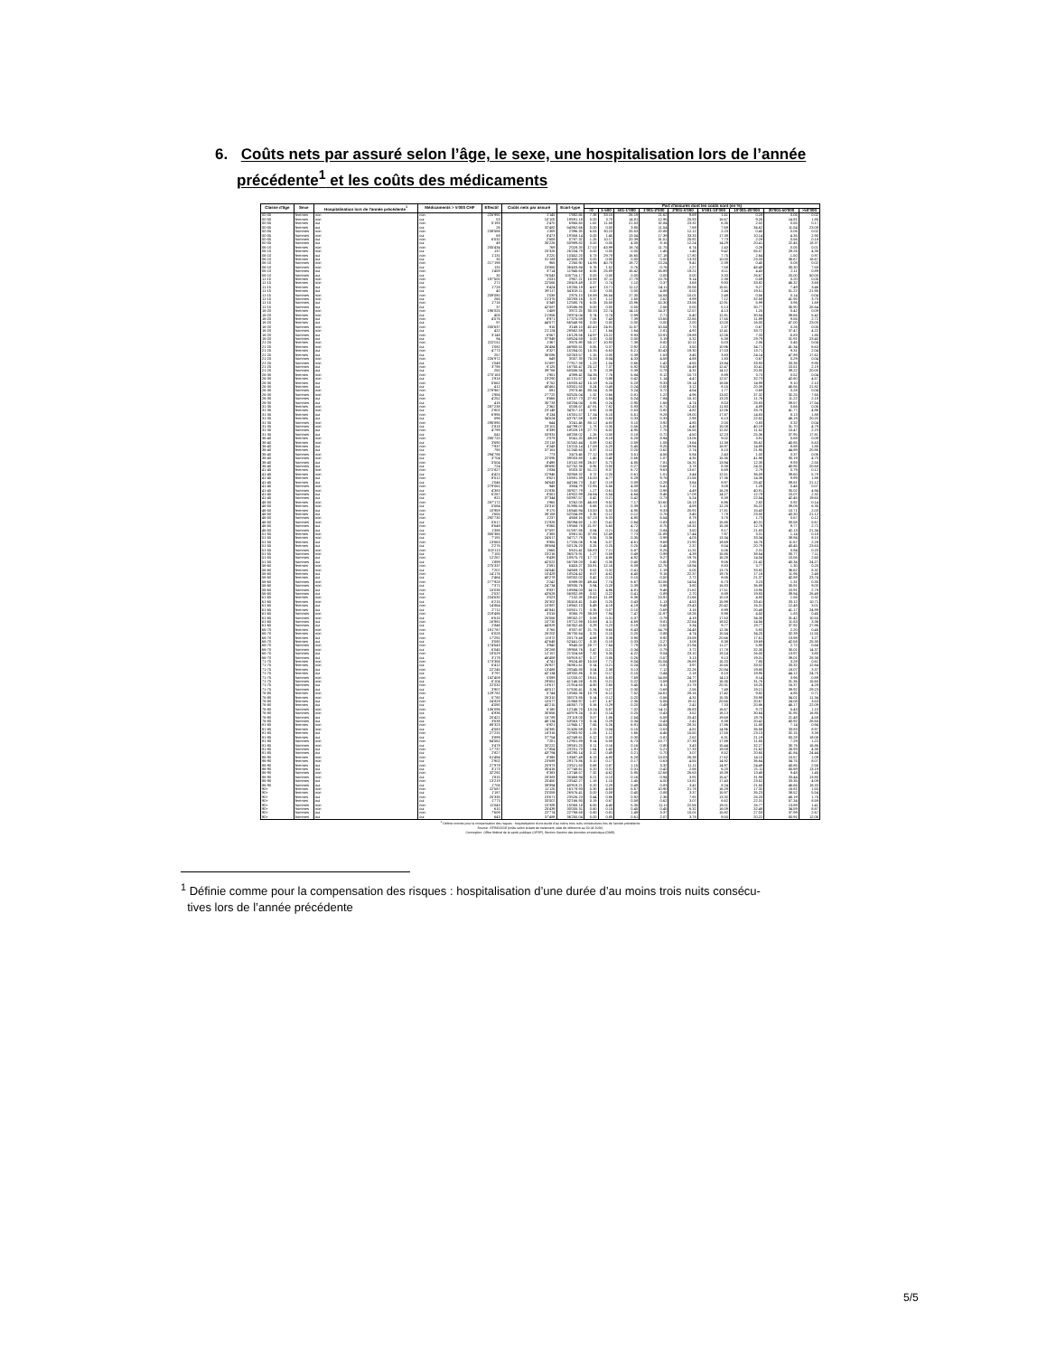6. Coûts nets par assuré selon l’âge, le sexe, une hospitalisation lors de l’année
précédente<sup>1</sup> et les coûts des médicaments
| Classe d'âge | Sexe | Hospitalisation lors de l'année précédente<sup>1</sup> | Médicaments > 5'000 CHF | Effectif | Coûts nets par assuré | Ecart-type | Part d'assurés dont les coûts sont (en %) | | | | | | | | |
| --- | --- | --- | --- | --- | --- | --- | --- | --- | --- | --- | --- | --- | --- | --- | --- |
| | | | | | | | =0 | 1-500 | 501-1'000 | 1'001-2'000 | 2'001-5'000 | 5'001-10'000 | 10'001-20'000 | 20'001-50'000 | >50'000 |
| 00-05 | femmes | non | non | 226'990 | 1'145 | 1'982.66 | 7.38 | 33.15 | 26.19 | 21.62 | 9.69 | 1.61 | 0.28 | 0.06 | 0.02 |
| 00-05 | femmes | non | oui | 53 | 10'100 | 19'691.18 | 0.00 | 3.70 | 14.81 | 12.96 | 25.93 | 16.67 | 9.26 | 14.81 | 1.85 |
| 00-05 | femmes | oui | non | 5'193 | 2'470 | 6'865.63 | 1.62 | 11.58 | 21.53 | 32.84 | 23.32 | 6.35 | 2.02 | 0.55 | 0.17 |
| 00-05 | femmes | oui | oui | 26 | 32'482 | 54'862.66 | 0.00 | 0.00 | 3.85 | 11.54 | 7.69 | 7.69 | 34.62 | 11.54 | 23.08 |
| 00-05 | hommes | non | non | 238'586 | 1'309 | 2'396.33 | 6.53 | 30.23 | 25.53 | 22.88 | 12.12 | 2.23 | 0.40 | 0.06 | 0.02 |
| 00-05 | hommes | non | oui | 69 | 8'473 | 19'358.14 | 0.00 | 1.45 | 13.04 | 17.39 | 33.33 | 17.39 | 10.14 | 4.35 | 2.90 |
| 00-05 | hommes | oui | non | 6'532 | 2'608 | 5'787.32 | 1.25 | 10.17 | 20.39 | 31.51 | 25.92 | 7.73 | 2.28 | 0.56 | 0.18 |
| 00-05 | hommes | oui | oui | 49 | 30'226 | 50'989.82 | 0.00 | 0.00 | 4.08 | 8.16 | 12.24 | 14.29 | 20.41 | 22.45 | 18.37 |
| 06-10 | femmes | non | non | 205'434 | 769 | 2'028.33 | 17.02 | 43.99 | 18.74 | 11.75 | 6.74 | 1.43 | 0.26 | 0.05 | 0.01 |
| 06-10 | femmes | non | oui | 137 | 20'326 | 26'204.79 | 0.00 | 0.00 | 0.00 | 1.45 | 1.45 | 9.42 | 55.07 | 28.26 | 4.35 |
| 06-10 | femmes | oui | non | 1'131 | 3'220 | 10'452.20 | 5.73 | 29.78 | 16.65 | 17.18 | 17.80 | 7.75 | 2.64 | 1.50 | 0.97 |
| 06-10 | femmes | oui | oui | 30 | 31'183 | 42'400.29 | 0.00 | 0.00 | 0.00 | 0.00 | 13.33 | 10.00 | 23.33 | 36.67 | 16.67 |
| 06-10 | hommes | non | non | 217'198 | 965 | 2'260.90 | 14.96 | 40.78 | 18.72 | 13.24 | 9.41 | 2.39 | 0.40 | 0.08 | 0.02 |
| 06-10 | hommes | non | oui | 131 | 23'865 | 36'433.84 | 0.76 | 1.52 | 0.76 | 0.76 | 2.27 | 7.58 | 48.48 | 30.30 | 7.58 |
| 06-10 | hommes | oui | non | 1'459 | 3'714 | 11'945.68 | 6.06 | 25.89 | 16.42 | 16.89 | 19.21 | 8.11 | 4.43 | 2.11 | 0.89 |
| 06-10 | hommes | oui | oui | 30 | 76'543 | 105'716.17 | 0.00 | 0.00 | 0.00 | 0.00 | 0.00 | 3.33 | 26.67 | 20.00 | 50.00 |
| 11-15 | femmes | non | non | 197'500 | 1'031 | 2'907.21 | 18.98 | 37.11 | 17.79 | 13.76 | 9.14 | 2.38 | 0.59 | 0.20 | 0.05 |
| 11-15 | femmes | non | oui | 271 | 22'565 | 28'419.49 | 0.37 | 0.74 | 1.10 | 0.37 | 3.68 | 9.93 | 33.82 | 46.32 | 3.68 |
| 11-15 | femmes | oui | non | 1'728 | 8'424 | 18'255.19 | 4.67 | 13.71 | 11.12 | 14.11 | 20.56 | 15.61 | 9.27 | 7.49 | 3.46 |
| 11-15 | femmes | oui | oui | 40 | 39'117 | 54'818.11 | 0.00 | 0.00 | 0.00 | 4.88 | 0.00 | 2.44 | 19.51 | 51.22 | 21.95 |
| 11-15 | hommes | non | non | 209'080 | 1'038 | 2'875.13 | 18.88 | 36.54 | 17.30 | 14.04 | 10.01 | 2.48 | 0.56 | 0.14 | 0.04 |
| 11-15 | hommes | non | oui | 265 | 21'375 | 30'293.16 | 0.37 | 1.12 | 1.50 | 2.62 | 8.99 | 7.12 | 32.58 | 41.95 | 3.75 |
| 11-15 | hommes | oui | non | 1'716 | 5'349 | 12'580.76 | 6.05 | 16.58 | 13.96 | 15.30 | 23.56 | 12.91 | 5.99 | 3.96 | 1.69 |
| 11-15 | hommes | oui | oui | 37 | 42'587 | 53'586.85 | 0.00 | 0.00 | 0.00 | 2.56 | 0.00 | 5.13 | 30.77 | 35.90 | 25.64 |
| 16-20 | femmes | non | non | 196'025 | 1'409 | 3'872.25 | 30.33 | 22.74 | 14.10 | 14.37 | 12.57 | 4.13 | 1.25 | 0.42 | 0.09 |
| 16-20 | femmes | non | oui | 405 | 21'856 | 28'874.04 | 0.74 | 0.74 | 0.99 | 2.71 | 6.40 | 12.81 | 30.54 | 39.66 | 5.42 |
| 16-20 | femmes | oui | non | 4'576 | 8'971 | 17'375.59 | 7.06 | 7.43 | 7.39 | 13.65 | 22.65 | 17.65 | 11.89 | 9.56 | 2.72 |
| 16-20 | femmes | oui | oui | 97 | 44'577 | 66'548.95 | 0.00 | 0.00 | 0.00 | 0.00 | 2.00 | 12.00 | 16.00 | 47.00 | 23.00 |
| 16-20 | hommes | non | non | 205'637 | 916 | 3'149.13 | 42.43 | 24.91 | 11.57 | 10.04 | 7.70 | 2.37 | 0.67 | 0.26 | 0.05 |
| 16-20 | hommes | non | oui | 422 | 21'124 | 28'662.59 | 1.17 | 1.64 | 1.64 | 2.81 | 4.92 | 12.41 | 33.72 | 37.47 | 4.22 |
| 16-20 | hommes | oui | non | 3'148 | 6'567 | 16'129.56 | 14.97 | 13.22 | 9.93 | 13.91 | 19.89 | 12.06 | 7.33 | 6.83 | 1.85 |
| 16-20 | hommes | oui | oui | 94 | 37'949 | 58'624.58 | 0.00 | 0.00 | 0.00 | 3.19 | 5.32 | 6.38 | 29.79 | 31.91 | 23.40 |
| 21-25 | femmes | non | non | 222'011 | 1'367 | 3'875.89 | 55.17 | 10.93 | 7.38 | 8.82 | 10.11 | 5.03 | 2.06 | 0.45 | 0.04 |
| 21-25 | femmes | non | oui | 1'082 | 26'484 | 46'900.51 | 0.55 | 0.37 | 0.92 | 1.01 | 3.50 | 10.96 | 34.71 | 41.34 | 6.63 |
| 21-25 | femmes | oui | non | 4'773 | 8'327 | 15'264.01 | 15.35 | 6.63 | 6.21 | 10.43 | 19.30 | 17.03 | 13.71 | 9.31 | 2.04 |
| 21-25 | femmes | oui | oui | 257 | 36'086 | 50'263.57 | 1.15 | 0.00 | 0.38 | 1.53 | 3.45 | 3.83 | 24.14 | 47.89 | 17.62 |
| 21-25 | hommes | non | non | 226'972 | 649 | 3'007.33 | 75.33 | 8.04 | 4.33 | 4.58 | 4.88 | 1.83 | 0.67 | 0.29 | 0.04 |
| 21-25 | hommes | non | oui | 1'049 | 31'897 | 77'817.38 | 1.23 | 1.04 | 0.66 | 1.42 | 4.55 | 13.84 | 33.93 | 33.36 | 9.95 |
| 21-25 | hommes | oui | non | 3'798 | 8'125 | 16'750.47 | 25.12 | 7.37 | 5.92 | 9.53 | 16.49 | 12.47 | 10.41 | 10.51 | 2.19 |
| 21-25 | hommes | oui | oui | 250 | 39'768 | 65'656.56 | 0.78 | 0.39 | 0.39 | 0.78 | 4.31 | 14.12 | 20.00 | 39.22 | 20.00 |
| 26-30 | femmes | non | non | 270'163 | 1'901 | 4'399.42 | 54.36 | 7.76 | 5.84 | 8.12 | 10.73 | 8.89 | 3.73 | 0.52 | 0.04 |
| 26-30 | femmes | non | oui | 1'918 | 23'290 | 41'131.57 | 0.62 | 0.88 | 0.42 | 1.14 | 4.47 | 12.57 | 32.73 | 42.60 | 4.57 |
| 26-30 | femmes | oui | non | 5'662 | 8'752 | 16'833.42 | 15.18 | 6.24 | 5.28 | 9.33 | 19.14 | 18.66 | 14.99 | 9.10 | 2.10 |
| 26-30 | femmes | oui | oui | 412 | 40'461 | 63'501.50 | 0.24 | 0.48 | 0.24 | 0.00 | 3.12 | 8.15 | 20.38 | 45.56 | 21.82 |
| 26-30 | hommes | non | non | 278'967 | 591 | 2'873.46 | 80.34 | 5.38 | 3.24 | 3.72 | 4.54 | 1.77 | 0.69 | 0.28 | 0.04 |
| 26-30 | hommes | non | oui | 1'956 | 27'722 | 60'525.04 | 1.32 | 0.66 | 0.81 | 1.22 | 4.96 | 13.82 | 37.32 | 32.25 | 7.65 |
| 26-30 | hommes | oui | non | 4'252 | 8'666 | 18'107.73 | 27.92 | 5.54 | 5.24 | 7.84 | 15.10 | 13.20 | 11.76 | 11.22 | 2.18 |
| 26-30 | hommes | oui | oui | 416 | 35'733 | 58'204.04 | 0.95 | 0.24 | 0.95 | 1.66 | 4.74 | 8.53 | 25.83 | 39.57 | 17.54 |
| 31-35 | femmes | non | non | 287'238 | 2'362 | 5'038.57 | 47.91 | 7.82 | 5.93 | 8.71 | 12.43 | 11.60 | 4.89 | 0.66 | 0.06 |
| 31-35 | femmes | non | oui | 2'802 | 23'149 | 34'317.10 | 0.92 | 0.35 | 0.53 | 0.82 | 4.82 | 12.06 | 33.76 | 41.77 | 4.96 |
| 31-35 | femmes | oui | non | 6'995 | 8'134 | 16'331.57 | 17.34 | 6.15 | 5.51 | 9.28 | 19.00 | 17.87 | 14.83 | 8.13 | 1.88 |
| 31-35 | femmes | oui | oui | 596 | 34'624 | 43'767.58 | 0.83 | 0.50 | 0.33 | 0.33 | 2.98 | 6.13 | 22.52 | 46.19 | 20.20 |
| 31-35 | hommes | non | non | 295'890 | 644 | 3'241.46 | 80.12 | 4.83 | 3.10 | 3.92 | 4.85 | 2.00 | 0.83 | 0.32 | 0.04 |
| 31-35 | hommes | non | oui | 2'818 | 23'101 | 44'799.07 | 1.73 | 0.35 | 0.56 | 1.20 | 4.40 | 15.08 | 40.19 | 31.70 | 4.79 |
| 31-35 | hommes | oui | non | 4'799 | 8'339 | 18'028.19 | 27.70 | 6.02 | 4.95 | 7.75 | 16.55 | 12.82 | 11.52 | 10.47 | 2.23 |
| 31-35 | hommes | oui | oui | 541 | 33'931 | 48'208.02 | 1.26 | 0.00 | 0.18 | 0.72 | 4.50 | 12.23 | 25.36 | 37.95 | 17.81 |
| 36-40 | femmes | non | non | 285'720 | 2'079 | 5'041.25 | 49.83 | 8.18 | 6.28 | 8.94 | 13.06 | 9.02 | 3.91 | 0.69 | 0.09 |
| 36-40 | femmes | non | oui | 3'690 | 23'118 | 31'552.44 | 0.59 | 0.62 | 0.59 | 1.08 | 3.64 | 11.38 | 35.62 | 40.85 | 5.63 |
| 36-40 | femmes | oui | non | 7'937 | 8'248 | 15'215.14 | 17.58 | 5.20 | 5.45 | 9.25 | 19.94 | 16.97 | 14.89 | 8.88 | 1.85 |
| 36-40 | femmes | oui | oui | 790 | 37'161 | 51'240.60 | 0.37 | 0.12 | 0.25 | 0.62 | 2.74 | 8.10 | 21.95 | 44.89 | 20.95 |
| 36-40 | hommes | non | non | 294'786 | 773 | 3'473.46 | 77.12 | 5.09 | 3.51 | 4.56 | 5.84 | 2.43 | 1.00 | 0.37 | 0.06 |
| 36-40 | hommes | non | oui | 3'704 | 22'095 | 39'003.80 | 1.40 | 0.40 | 0.56 | 1.07 | 4.35 | 15.35 | 41.98 | 30.19 | 4.70 |
| 36-40 | hommes | oui | non | 5'504 | 8'498 | 18'152.88 | 26.57 | 5.73 | 4.85 | 7.81 | 16.31 | 13.94 | 12.30 | 9.93 | 2.55 |
| 36-40 | hommes | oui | oui | 724 | 39'690 | 62'752.35 | 0.95 | 0.00 | 0.27 | 0.68 | 3.78 | 8.38 | 24.32 | 40.95 | 20.68 |
| 41-45 | femmes | non | non | 272'827 | 1'834 | 5'003.32 | 51.22 | 8.37 | 6.72 | 9.63 | 13.67 | 6.69 | 2.79 | 0.79 | 0.12 |
| 41-45 | femmes | non | oui | 4'421 | 22'946 | 30'858.32 | 0.72 | 0.25 | 0.61 | 1.01 | 3.44 | 12.51 | 36.09 | 39.60 | 5.78 |
| 41-45 | femmes | oui | non | 8'512 | 8'621 | 15'691.39 | 15.00 | 4.77 | 5.29 | 9.76 | 21.56 | 17.36 | 14.38 | 9.99 | 1.88 |
| 41-45 | femmes | oui | oui | 1'046 | 34'643 | 44'166.73 | 0.47 | 0.19 | 0.09 | 0.28 | 3.64 | 8.97 | 25.42 | 39.81 | 21.12 |
| 41-45 | hommes | non | non | 279'061 | 948 | 3'804.79 | 72.95 | 5.56 | 4.09 | 5.41 | 7.11 | 3.08 | 1.28 | 0.46 | 0.07 |
| 41-45 | hommes | non | oui | 4'383 | 21'835 | 35'927.79 | 1.27 | 0.61 | 0.50 | 0.98 | 4.49 | 16.28 | 40.91 | 30.02 | 4.94 |
| 41-45 | hommes | oui | non | 6'267 | 8'501 | 16'922.99 | 24.84 | 5.54 | 4.64 | 8.46 | 17.08 | 14.27 | 12.78 | 10.07 | 2.32 |
| 41-45 | hommes | oui | oui | 921 | 37'344 | 50'897.57 | 0.42 | 0.21 | 0.42 | 0.73 | 5.24 | 8.39 | 22.54 | 42.45 | 19.60 |
| 46-50 | femmes | non | non | 287'172 | 1'965 | 5'262.03 | 46.83 | 9.52 | 7.17 | 10.60 | 15.13 | 6.86 | 2.82 | 0.92 | 0.14 |
| 46-50 | femmes | non | oui | 5'584 | 23'310 | 31'995.55 | 0.68 | 0.32 | 0.39 | 1.12 | 4.59 | 12.28 | 35.22 | 39.06 | 6.35 |
| 46-50 | femmes | oui | non | 10'959 | 9'170 | 16'640.94 | 13.50 | 5.32 | 4.95 | 9.33 | 20.91 | 17.81 | 15.43 | 10.71 | 2.03 |
| 46-50 | femmes | oui | oui | 1'655 | 38'158 | 52'034.89 | 0.35 | 0.12 | 0.12 | 0.76 | 3.45 | 7.78 | 23.00 | 43.30 | 21.12 |
| 46-50 | hommes | non | non | 292'730 | 1'237 | 4'658.16 | 67.23 | 6.33 | 4.80 | 6.54 | 8.79 | 3.78 | 1.73 | 0.67 | 0.12 |
| 46-50 | hommes | non | oui | 5'617 | 21'926 | 35'094.60 | 1.20 | 0.41 | 0.64 | 0.83 | 4.51 | 15.85 | 40.31 | 30.58 | 5.67 |
| 46-50 | hommes | oui | non | 8'649 | 9'065 | 19'568.78 | 21.97 | 5.60 | 4.72 | 8.75 | 18.32 | 15.38 | 12.78 | 9.77 | 2.72 |
| 46-50 | hommes | oui | oui | 1'386 | 37'597 | 51'597.86 | 0.84 | 0.21 | 0.14 | 0.84 | 3.50 | 9.17 | 21.83 | 42.13 | 21.34 |
| 51-55 | femmes | non | non | 305'365 | 2'305 | 5'881.50 | 37.85 | 12.49 | 7.73 | 11.89 | 17.44 | 7.97 | 3.31 | 1.14 | 0.18 |
| 51-55 | femmes | non | oui | 7'191 | 24'617 | 34'717.79 | 0.55 | 0.36 | 0.35 | 0.99 | 4.03 | 13.34 | 33.34 | 38.94 | 8.10 |
| 51-55 | femmes | oui | non | 13'663 | 9'906 | 17'205.06 | 9.34 | 5.07 | 4.61 | 9.69 | 21.90 | 18.69 | 16.76 | 11.67 | 2.28 |
| 51-55 | femmes | oui | oui | 2'276 | 39'684 | 50'126.20 | 0.25 | 0.25 | 0.25 | 0.46 | 2.37 | 8.54 | 20.79 | 43.45 | 23.63 |
| 51-55 | hommes | non | non | 313'113 | 1'665 | 5'631.41 | 58.83 | 7.21 | 5.87 | 8.26 | 11.31 | 5.06 | 2.31 | 0.94 | 0.20 |
| 51-55 | hommes | non | oui | 7'100 | 23'216 | 36'573.91 | 1.27 | 0.59 | 0.49 | 0.99 | 4.39 | 15.85 | 38.54 | 30.77 | 7.11 |
| 51-55 | hommes | oui | non | 12'267 | 9'439 | 18'675.70 | 17.72 | 4.86 | 4.92 | 9.27 | 19.76 | 16.28 | 14.04 | 10.56 | 2.60 |
| 51-55 | hommes | oui | oui | 1'899 | 42'022 | 56'759.03 | 0.40 | 0.35 | 0.40 | 0.80 | 2.95 | 9.06 | 21.42 | 40.34 | 24.27 |
| 56-60 | femmes | non | non | 275'337 | 2'591 | 6'453.27 | 33.91 | 12.16 | 8.09 | 12.76 | 18.94 | 8.83 | 3.77 | 1.30 | 0.25 |
| 56-60 | femmes | non | oui | 7'207 | 24'540 | 34'669.70 | 0.52 | 0.32 | 0.41 | 1.19 | 5.05 | 13.75 | 33.82 | 36.62 | 8.32 |
| 56-60 | femmes | oui | non | 14'176 | 10'429 | 18'524.42 | 8.07 | 4.62 | 4.40 | 9.16 | 22.37 | 19.76 | 17.18 | 11.96 | 2.48 |
| 56-60 | femmes | oui | oui | 2'464 | 40'278 | 50'002.02 | 0.42 | 0.15 | 0.15 | 0.50 | 2.72 | 8.06 | 21.37 | 42.88 | 23.74 |
| 56-60 | hommes | non | non | 277'928 | 2'242 | 6'889.59 | 49.44 | 7.74 | 6.67 | 10.06 | 14.54 | 6.73 | 3.23 | 1.31 | 0.30 |
| 56-60 | hommes | non | oui | 7'371 | 24'734 | 38'835.76 | 0.94 | 0.28 | 0.39 | 0.98 | 3.80 | 16.83 | 36.88 | 30.91 | 9.00 |
| 56-60 | hommes | oui | non | 15'036 | 9'837 | 18'694.03 | 14.11 | 4.86 | 4.81 | 9.46 | 21.62 | 17.51 | 13.95 | 10.91 | 2.78 |
| 56-60 | hommes | oui | oui | 2'537 | 43'628 | 56'802.89 | 0.52 | 0.22 | 0.41 | 0.89 | 2.70 | 8.89 | 19.93 | 39.94 | 26.49 |
| 61-65 | femmes | non | non | 224'630 | 3'023 | 7'102.28 | 28.43 | 11.09 | 8.36 | 13.91 | 21.66 | 10.18 | 4.50 | 1.56 | 0.32 |
| 61-65 | femmes | non | oui | 6'215 | 25'302 | 35'418.41 | 0.43 | 0.25 | 0.43 | 1.13 | 4.53 | 15.99 | 33.41 | 33.12 | 10.71 |
| 61-65 | femmes | oui | non | 14'864 | 10'887 | 18'662.10 | 6.49 | 4.18 | 4.19 | 9.48 | 23.43 | 20.42 | 16.31 | 12.48 | 3.01 |
| 61-65 | femmes | oui | oui | 2'711 | 40'841 | 50'601.71 | 0.35 | 0.07 | 0.10 | 0.69 | 3.16 | 8.99 | 20.48 | 41.17 | 24.99 |
| 61-65 | hommes | non | non | 219'486 | 3'018 | 8'065.79 | 38.59 | 7.94 | 7.47 | 11.97 | 18.26 | 8.98 | 4.50 | 1.83 | 0.45 |
| 61-65 | hommes | non | oui | 6'615 | 25'556 | 39'052.27 | 0.59 | 0.31 | 0.37 | 0.79 | 4.19 | 17.53 | 34.30 | 31.42 | 10.50 |
| 61-65 | hommes | oui | non | 16'981 | 10'730 | 19'712.98 | 10.68 | 4.11 | 4.69 | 9.81 | 22.64 | 18.52 | 14.56 | 11.63 | 3.36 |
| 61-65 | hommes | oui | oui | 2'846 | 44'829 | 56'352.45 | 0.29 | 0.23 | 0.19 | 0.62 | 3.34 | 9.77 | 19.77 | 37.92 | 27.86 |
| 66-70 | femmes | non | non | 191'787 | 3'765 | 8'337.87 | 21.76 | 9.60 | 8.43 | 14.79 | 24.48 | 12.36 | 5.93 | 2.20 | 0.45 |
| 66-70 | femmes | non | oui | 6'028 | 26'202 | 36'700.64 | 0.31 | 0.15 | 0.20 | 0.88 | 4.74 | 15.54 | 34.25 | 32.39 | 11.55 |
| 66-70 | femmes | oui | non | 17'291 | 11'872 | 20'173.48 | 4.69 | 3.38 | 3.90 | 8.92 | 23.59 | 20.66 | 17.61 | 13.98 | 3.27 |
| 66-70 | femmes | oui | oui | 3'080 | 42'648 | 52'441.07 | 0.18 | 0.18 | 0.33 | 0.27 | 3.08 | 8.38 | 19.69 | 42.58 | 25.30 |
| 66-70 | hommes | non | non | 174'643 | 3'940 | 9'640.53 | 28.77 | 7.64 | 7.79 | 13.32 | 21.94 | 11.27 | 5.90 | 2.72 | 0.66 |
| 66-70 | hommes | non | oui | 6'045 | 28'269 | 39'958.76 | 0.47 | 0.21 | 0.34 | 0.79 | 3.72 | 17.78 | 32.30 | 30.01 | 14.37 |
| 66-70 | hommes | oui | non | 18'529 | 12'157 | 21'324.68 | 7.32 | 3.35 | 4.22 | 9.04 | 23.10 | 19.14 | 16.05 | 13.97 | 3.80 |
| 66-70 | hommes | oui | oui | 3'179 | 46'459 | 55'919.67 | 0.17 | 0.06 | 0.26 | 0.57 | 3.13 | 9.13 | 19.31 | 39.01 | 28.38 |
| 71-75 | femmes | non | non | 173'356 | 4'741 | 9'624.49 | 15.58 | 7.71 | 8.04 | 15.04 | 26.69 | 15.20 | 7.85 | 3.28 | 0.61 |
| 71-75 | femmes | non | oui | 6'412 | 26'927 | 36'861.61 | 0.14 | 0.21 | 0.24 | 0.81 | 3.97 | 15.65 | 33.02 | 33.32 | 12.64 |
| 71-75 | femmes | oui | non | 22'245 | 13'488 | 20'545.80 | 3.04 | 2.38 | 3.13 | 7.12 | 22.26 | 20.84 | 19.80 | 18.07 | 3.37 |
| 71-75 | femmes | oui | oui | 3'797 | 42'134 | 49'332.86 | 0.15 | 0.17 | 0.15 | 0.44 | 2.18 | 8.10 | 19.95 | 44.12 | 24.75 |
| 71-75 | hommes | non | non | 152'409 | 5'099 | 11'033.07 | 19.61 | 6.83 | 7.59 | 14.08 | 24.77 | 14.13 | 8.14 | 3.96 | 0.89 |
| 71-75 | hommes | non | oui | 6'104 | 29'651 | 41'146.58 | 0.33 | 0.21 | 0.22 | 0.59 | 3.59 | 16.35 | 31.76 | 31.36 | 15.60 |
| 71-75 | hommes | oui | non | 22'032 | 13'617 | 21'914.60 | 4.80 | 2.65 | 3.45 | 8.11 | 21.78 | 20.31 | 18.25 | 16.37 | 4.28 |
| 71-75 | hommes | oui | oui | 3'907 | 48'517 | 57'630.41 | 0.34 | 0.27 | 0.30 | 0.69 | 2.56 | 7.49 | 19.21 | 39.92 | 29.23 |
| 76-80 | femmes | non | non | 129'782 | 5'744 | 10'560.36 | 10.79 | 6.12 | 7.52 | 14.61 | 28.16 | 17.42 | 9.82 | 4.85 | 0.71 |
| 76-80 | femmes | non | oui | 5'780 | 26'310 | 35'073.85 | 0.14 | 0.12 | 0.20 | 0.56 | 4.31 | 15.35 | 33.98 | 34.01 | 11.34 |
| 76-80 | femmes | oui | non | 24'829 | 15'577 | 21'868.97 | 1.87 | 1.67 | 2.36 | 6.06 | 19.11 | 20.65 | 20.67 | 24.08 | 3.53 |
| 76-80 | femmes | oui | oui | 4'090 | 40'215 | 46'857.73 | 0.16 | 0.29 | 0.20 | 0.49 | 2.41 | 7.33 | 20.86 | 46.17 | 22.09 |
| 76-80 | hommes | non | non | 106'096 | 6'180 | 12'146.70 | 13.24 | 5.87 | 7.02 | 14.11 | 26.83 | 16.67 | 9.72 | 5.43 | 1.10 |
| 76-80 | hommes | non | oui | 4'936 | 30'656 | 40'979.24 | 0.10 | 0.14 | 0.25 | 0.43 | 3.52 | 16.13 | 30.64 | 31.95 | 16.85 |
| 76-80 | hommes | oui | non | 20'421 | 15'789 | 23'119.05 | 3.07 | 1.86 | 2.54 | 6.59 | 20.43 | 19.68 | 19.76 | 21.48 | 4.58 |
| 76-80 | hommes | oui | oui | 3'638 | 46'134 | 53'563.73 | 0.14 | 0.29 | 0.34 | 0.43 | 2.41 | 8.38 | 20.42 | 40.92 | 26.65 |
| 81-85 | femmes | non | non | 88'323 | 6'921 | 11'945.17 | 7.65 | 5.26 | 6.91 | 14.04 | 28.31 | 17.86 | 11.88 | 7.14 | 0.94 |
| 81-85 | femmes | non | oui | 4'583 | 24'380 | 31'435.59 | 0.13 | 0.04 | 0.15 | 0.53 | 4.81 | 14.96 | 36.58 | 33.83 | 8.97 |
| 81-85 | femmes | oui | non | 27'231 | 18'316 | 22'983.92 | 1.06 | 1.12 | 1.66 | 4.46 | 15.50 | 17.55 | 23.13 | 32.15 | 3.38 |
| 81-85 | femmes | oui | oui | 3'899 | 37'754 | 42'249.61 | 0.12 | 0.30 | 0.30 | 0.81 | 2.62 | 6.31 | 21.19 | 50.28 | 18.08 |
| 81-85 | hommes | non | non | 64'562 | 7'201 | 12'901.89 | 9.14 | 5.08 | 6.73 | 13.77 | 27.39 | 17.88 | 11.50 | 7.29 | 1.22 |
| 81-85 | hommes | non | oui | 3'478 | 30'222 | 39'581.20 | 0.11 | 0.16 | 0.16 | 0.80 | 3.43 | 15.44 | 32.27 | 30.76 | 16.86 |
| 81-85 | hommes | oui | non | 17'737 | 17'854 | 23'201.70 | 1.64 | 1.42 | 1.91 | 5.21 | 17.33 | 19.59 | 21.62 | 26.93 | 4.35 |
| 81-85 | hommes | oui | oui | 2'827 | 43'794 | 48'290.14 | 0.12 | 0.49 | 0.21 | 0.70 | 3.07 | 8.52 | 20.60 | 41.84 | 24.44 |
| 86-90 | femmes | non | non | 51'494 | 8'386 | 13'487.49 | 6.13 | 4.80 | 6.28 | 13.03 | 26.38 | 17.62 | 14.10 | 10.57 | 1.09 |
| 86-90 | femmes | non | oui | 2'902 | 23'689 | 29'173.86 | 0.10 | 0.17 | 0.17 | 0.63 | 4.55 | 14.92 | 36.64 | 34.75 | 8.07 |
| 86-90 | femmes | oui | non | 27'979 | 20'973 | 23'521.50 | 0.68 | 0.87 | 1.15 | 3.32 | 11.11 | 14.97 | 24.49 | 40.85 | 2.56 |
| 86-90 | femmes | oui | oui | 3'173 | 35'416 | 37'748.61 | 0.20 | 0.31 | 0.31 | 0.42 | 2.56 | 6.20 | 21.11 | 55.69 | 13.19 |
| 86-90 | hommes | non | non | 32'292 | 8'383 | 13'748.57 | 7.32 | 4.62 | 5.95 | 12.68 | 26.63 | 18.39 | 13.48 | 9.48 | 1.45 |
| 86-90 | hommes | non | oui | 1'815 | 28'383 | 35'468.94 | 0.21 | 0.10 | 0.16 | 0.94 | 3.91 | 15.47 | 31.98 | 33.44 | 13.80 |
| 86-90 | hommes | oui | non | 13'219 | 20'450 | 23'542.27 | 1.18 | 1.15 | 1.45 | 4.00 | 13.82 | 17.43 | 23.52 | 33.35 | 4.09 |
| 86-90 | hommes | oui | oui | 1'706 | 39'894 | 40'919.21 | 0.20 | 0.29 | 0.49 | 0.83 | 3.41 | 8.24 | 21.55 | 46.66 | 18.33 |
| 90+ | femmes | non | non | 22'587 | 11'125 | 16'178.93 | 5.30 | 4.53 | 5.57 | 10.90 | 21.78 | 16.29 | 17.32 | 16.81 | 1.50 |
| 90+ | femmes | non | oui | 1'187 | 23'059 | 26'676.41 | 0.00 | 0.08 | 0.40 | 0.88 | 3.37 | 15.97 | 35.23 | 38.52 | 5.54 |
| 90+ | femmes | oui | non | 25'335 | 23'671 | 23'526.23 | 0.44 | 0.86 | 0.92 | 2.36 | 7.92 | 13.32 | 26.25 | 46.19 | 1.75 |
| 90+ | femmes | oui | oui | 1'773 | 33'007 | 32'166.90 | 0.19 | 0.67 | 0.58 | 0.62 | 3.07 | 6.62 | 22.31 | 57.34 | 8.59 |
| 90+ | hommes | non | non | 11'043 | 10'389 | 15'068.18 | 6.50 | 4.40 | 5.35 | 11.11 | 22.56 | 18.01 | 16.77 | 13.89 | 1.41 |
| 90+ | hommes | non | oui | 610 | 25'439 | 30'005.31 | 0.60 | 0.15 | 0.45 | 0.45 | 6.32 | 16.09 | 32.48 | 34.59 | 8.87 |
| 90+ | hommes | oui | non | 7'609 | 22'774 | 22'798.68 | 0.80 | 0.81 | 1.49 | 3.37 | 10.01 | 15.82 | 27.03 | 37.99 | 2.67 |
| 90+ | hommes | oui | oui | 643 | 37'488 | 36'250.04 | 0.00 | 0.85 | 0.61 | 2.07 | 3.78 | 9.50 | 20.22 | 50.91 | 12.06 |
<sup>1</sup> Définie comme pour la compensation des risques : hospitalisation d'une durée d'au moins trois nuits consécutives lors de l'année précédente
Source : EFIND2019 (coûts selon la date de traitement, date de référence au 30.04.2020)
Conception: Office fédéral de la santé publique (OFSP), Section Gestion des données et statistique (DMS)
<sup>1</sup> Définie comme pour la compensation des risques : hospitalisation d’une durée d’au moins trois nuits consécu-
tives lors de l’année précédente
5/5